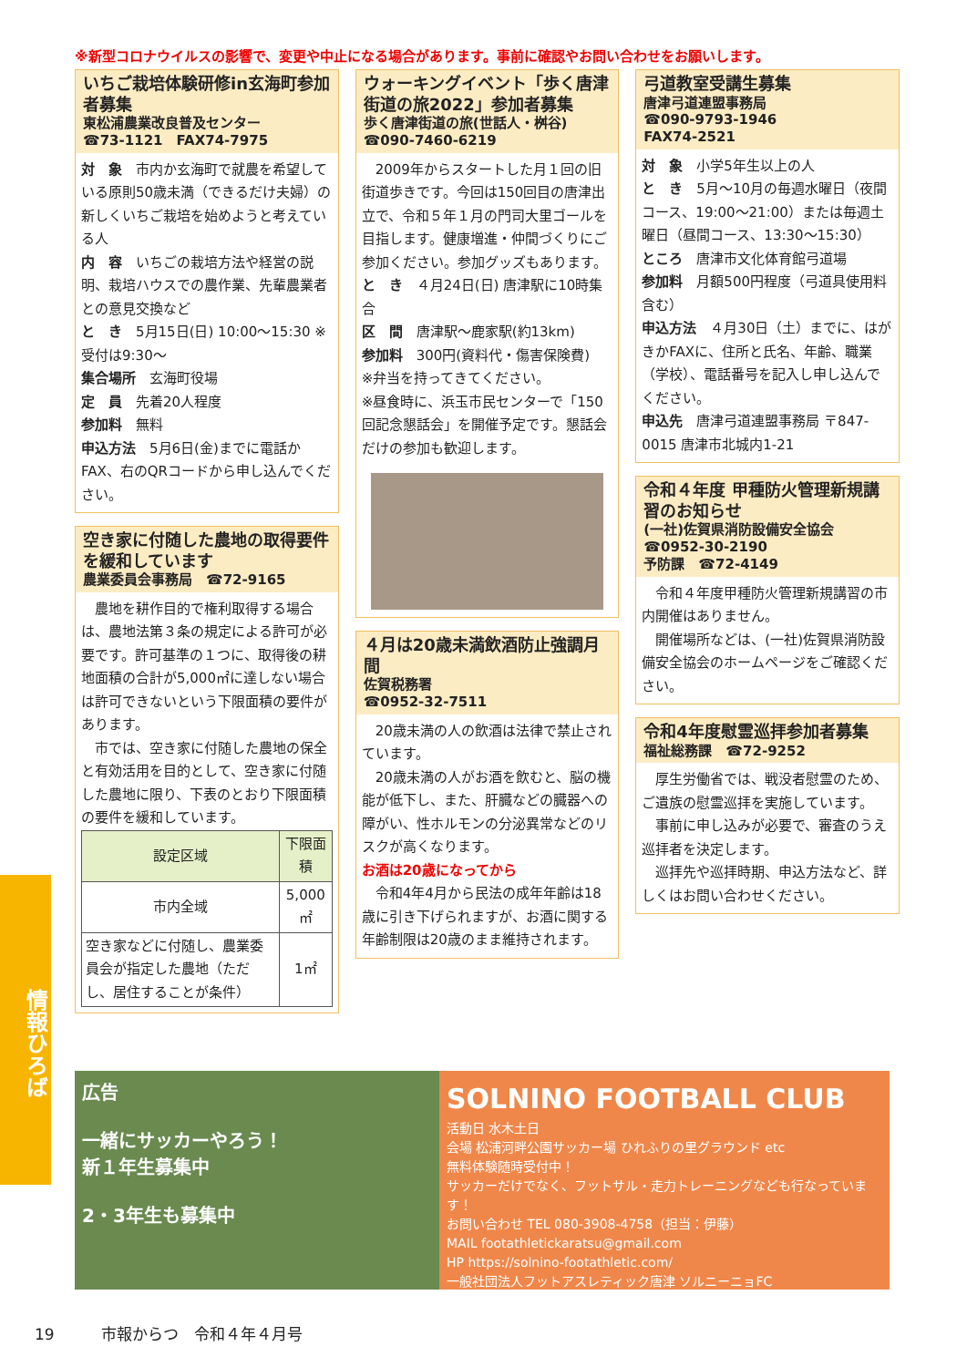※新型コロナウイルスの影響で、変更や中止になる場合があります。事前に確認やお問い合わせをお願いします。
いちご栽培体験研修in玄海町参加者募集
東松浦農業改良普及センター
☎73-1121　FAX74-7975
対　象　市内か玄海町で就農を希望している原則50歳未満（できるだけ夫婦）の新しくいちご栽培を始めようと考えている人
内　容　いちごの栽培方法や経営の説明、栽培ハウスでの農作業、先輩農業者との意見交換など
と　き　5月15日(日) 10:00～15:30 ※受付は9:30～
集合場所　玄海町役場
定　員　先着20人程度
参加料　無料
申込方法　5月6日(金)までに電話かFAX、右のQRコードから申し込んでください。
空き家に付随した農地の取得要件を緩和しています
農業委員会事務局　☎72-9165
　農地を耕作目的で権利取得する場合は、農地法第３条の規定による許可が必要です。許可基準の１つに、取得後の耕地面積の合計が5,000㎡に達しない場合は許可できないという下限面積の要件があります。
　市では、空き家に付随した農地の保全と有効活用を目的として、空き家に付随した農地に限り、下表のとおり下限面積の要件を緩和しています。
| 設定区域 | 下限面積 |
| --- | --- |
| 市内全域 | 5,000㎡ |
| 空き家などに付随し、農業委員会が指定した農地（ただし、居住することが条件） | 1㎡ |
ウォーキングイベント「歩く唐津街道の旅2022」参加者募集
歩く唐津街道の旅(世話人・桝谷)
☎090-7460-6219
　2009年からスタートした月１回の旧街道歩きです。今回は150回目の唐津出立で、令和５年１月の門司大里ゴールを目指します。健康増進・仲間づくりにご参加ください。参加グッズもあります。
と　き　４月24日(日) 唐津駅に10時集合
区　間　唐津駅～鹿家駅(約13km)
参加料　300円(資料代・傷害保険費)
※弁当を持ってきてください。
※昼食時に、浜玉市民センターで「150回記念懇話会」を開催予定です。懇話会だけの参加も歓迎します。
４月は20歳未満飲酒防止強調月間
佐賀税務署
☎0952-32-7511
　20歳未満の人の飲酒は法律で禁止されています。
　20歳未満の人がお酒を飲むと、脳の機能が低下し、また、肝臓などの臓器への障がい、性ホルモンの分泌異常などのリスクが高くなります。
お酒は20歳になってから
　令和4年4月から民法の成年年齢は18歳に引き下げられますが、お酒に関する年齢制限は20歳のまま維持されます。
弓道教室受講生募集
唐津弓道連盟事務局
☎090-9793-1946
FAX74-2521
対　象　小学5年生以上の人
と　き　5月～10月の毎週水曜日（夜間コース、19:00～21:00）または毎週土曜日（昼間コース、13:30～15:30）
ところ　唐津市文化体育館弓道場
参加料　月額500円程度（弓道具使用料含む）
申込方法　４月30日（土）までに、はがきかFAXに、住所と氏名、年齢、職業（学校）、電話番号を記入し申し込んでください。
申込先　唐津弓道連盟事務局 〒847-0015 唐津市北城内1-21
令和４年度 甲種防火管理新規講習のお知らせ
(一社)佐賀県消防設備安全協会
☎0952-30-2190
予防課　☎72-4149
　令和４年度甲種防火管理新規講習の市内開催はありません。
　開催場所などは、(一社)佐賀県消防設備安全協会のホームページをご確認ください。
令和4年度慰霊巡拝参加者募集
福祉総務課　☎72-9252
　厚生労働省では、戦没者慰霊のため、ご遺族の慰霊巡拝を実施しています。
　事前に申し込みが必要で、審査のうえ巡拝者を決定します。
　巡拝先や巡拝時期、申込方法など、詳しくはお問い合わせください。
情報ひろば
広告
一緒にサッカーやろう！
新１年生募集中
2・3年生も募集中
SOLNINO FOOTBALL CLUB
活動日 水木土日
会場 松浦河畔公園サッカー場 ひれふりの里グラウンド etc
無料体験随時受付中！
サッカーだけでなく、フットサル・走力トレーニングなども行なっています！
お問い合わせ TEL 080-3908-4758（担当：伊藤）
MAIL footathletickaratsu@gmail.com
HP https://solnino-footathletic.com/
一般社団法人フットアスレティック唐津 ソルニーニョFC
19　　　市報からつ　令和４年４月号